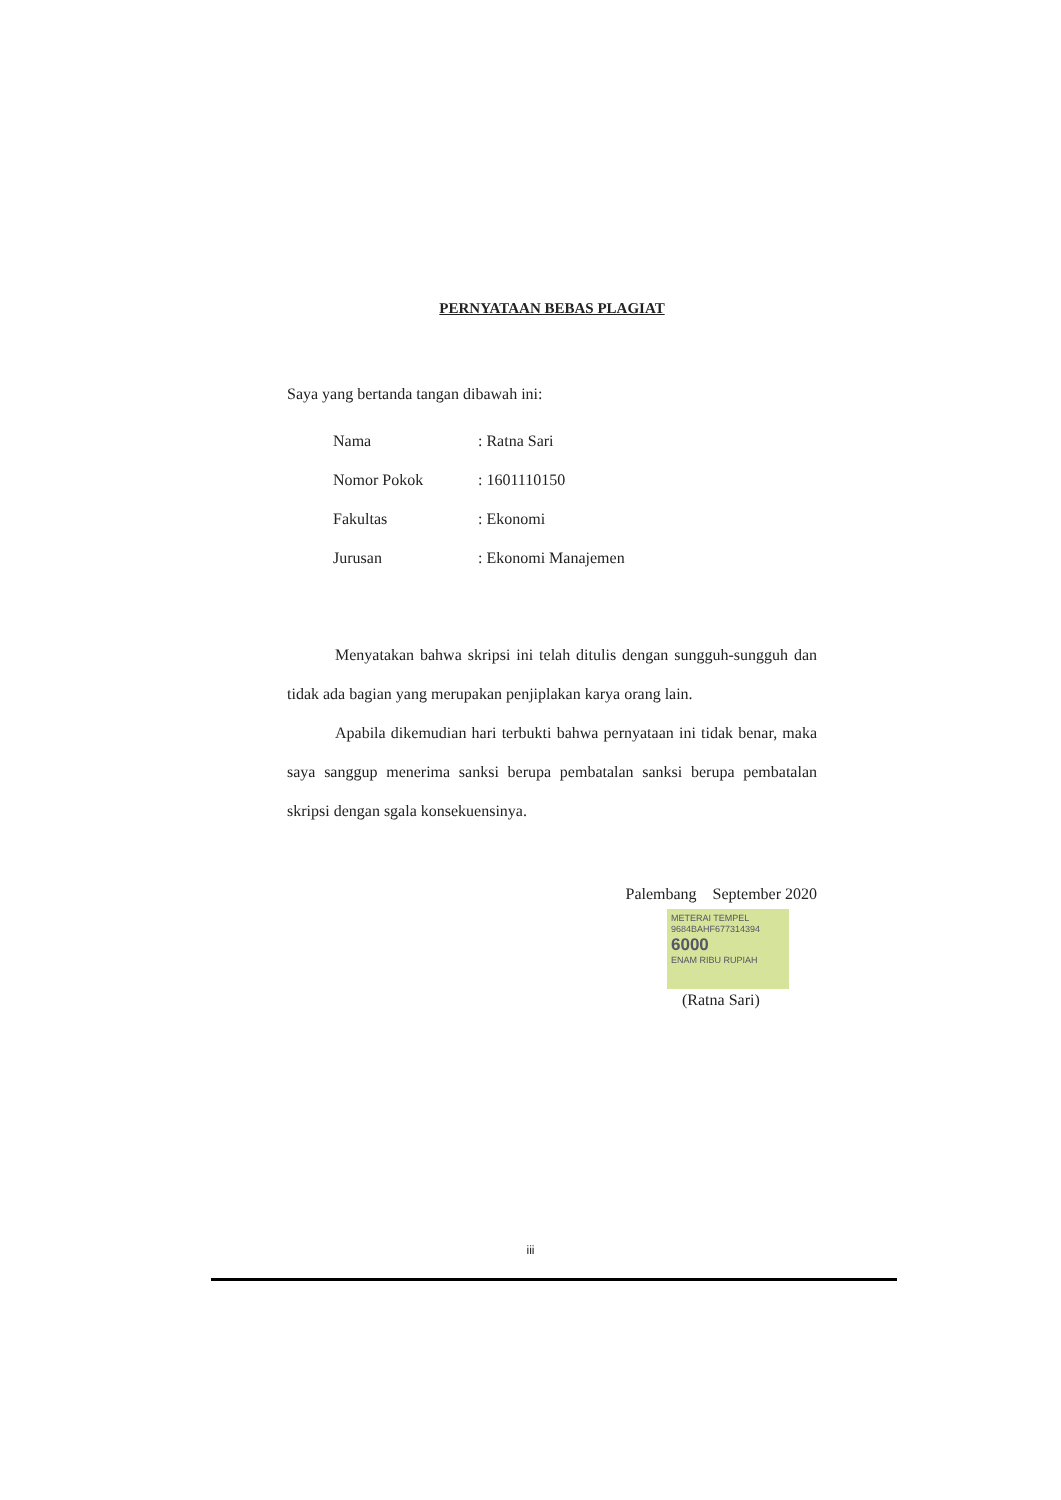PERNYATAAN BEBAS PLAGIAT
Saya yang bertanda tangan dibawah ini:
| Nama | : Ratna Sari |
| Nomor Pokok | : 1601110150 |
| Fakultas | : Ekonomi |
| Jurusan | : Ekonomi Manajemen |
Menyatakan bahwa skripsi ini telah ditulis dengan sungguh-sungguh dan tidak ada bagian yang merupakan penjiplakan karya orang lain.
Apabila dikemudian hari terbukti bahwa pernyataan ini tidak benar, maka saya sanggup menerima sanksi berupa pembatalan sanksi berupa pembatalan skripsi dengan sgala konsekuensinya.
Palembang September 2020
METERAI TEMPEL
9684BAHF677314394
6000
ENAM RIBU RUPIAH
(Ratna Sari)
iii